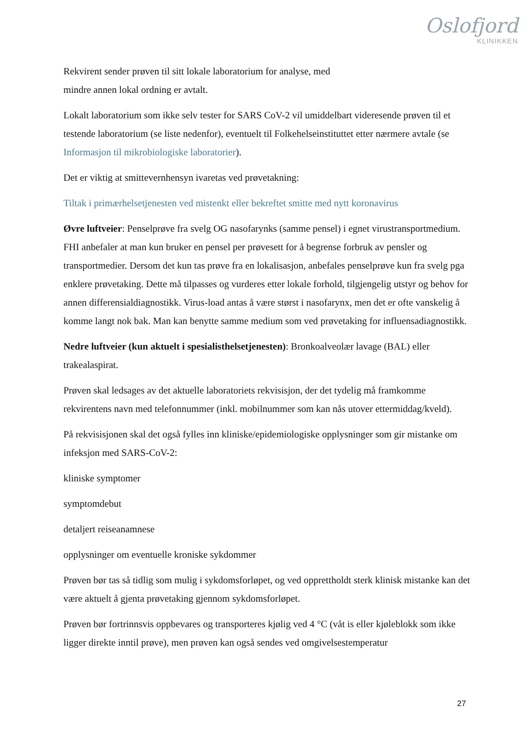Oslofjord
KLINIKKEN
Rekvirent sender prøven til sitt lokale laboratorium for analyse, med
mindre annen lokal ordning er avtalt.
Lokalt laboratorium som ikke selv tester for SARS CoV-2 vil umiddelbart videresende prøven til et testende laboratorium (se liste nedenfor), eventuelt til Folkehelseinstituttet etter nærmere avtale (se Informasjon til mikrobiologiske laboratorier).
Det er viktig at smittevernhensyn ivaretas ved prøvetakning:
Tiltak i primærhelsetjenesten ved mistenkt eller bekreftet smitte med nytt koronavirus
Øvre luftveier: Penselprøve fra svelg OG nasofarynks (samme pensel) i egnet virustransportmedium. FHI anbefaler at man kun bruker en pensel per prøvesett for å begrense forbruk av pensler og transportmedier. Dersom det kun tas prøve fra en lokalisasjon, anbefales penselprøve kun fra svelg pga enklere prøvetaking. Dette må tilpasses og vurderes etter lokale forhold, tilgjengelig utstyr og behov for annen differensialdiagnostikk. Virus-load antas å være størst i nasofarynx, men det er ofte vanskelig å komme langt nok bak. Man kan benytte samme medium som ved prøvetaking for influensadiagnostikk.
Nedre luftveier (kun aktuelt i spesialisthelsetjenesten): Bronkoalveolær lavage (BAL) eller trakealaspirat.
Prøven skal ledsages av det aktuelle laboratoriets rekvisisjon, der det tydelig må framkomme rekvirentens navn med telefonnummer (inkl. mobilnummer som kan nås utover ettermiddag/kveld).
På rekvisisjonen skal det også fylles inn kliniske/epidemiologiske opplysninger som gir mistanke om infeksjon med SARS-CoV-2:
kliniske symptomer
symptomdebut
detaljert reiseanamnese
opplysninger om eventuelle kroniske sykdommer
Prøven bør tas så tidlig som mulig i sykdomsforløpet, og ved opprettholdt sterk klinisk mistanke kan det være aktuelt å gjenta prøvetaking gjennom sykdomsforløpet.
Prøven bør fortrinnsvis oppbevares og transporteres kjølig ved 4 °C (våt is eller kjøleblokk som ikke ligger direkte inntil prøve), men prøven kan også sendes ved omgivelsestemperatur
27